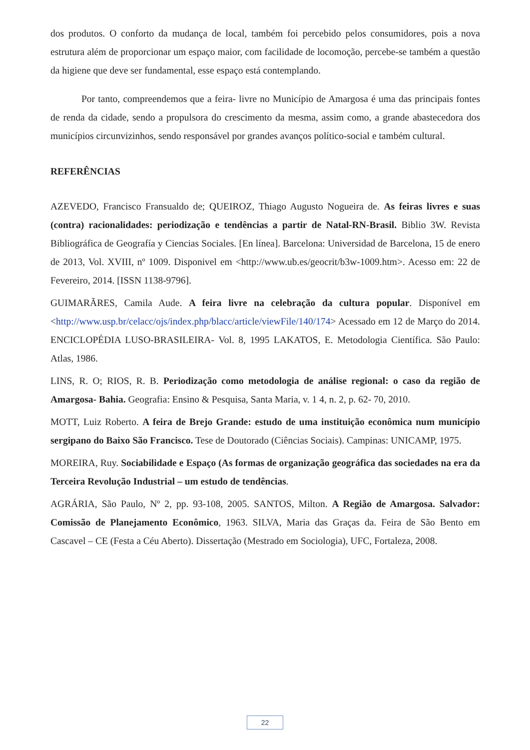dos produtos. O conforto da mudança de local, também foi percebido pelos consumidores, pois a nova estrutura além de proporcionar um espaço maior, com facilidade de locomoção, percebe-se também a questão da higiene que deve ser fundamental, esse espaço está contemplando.
Por tanto, compreendemos que a feira- livre no Município de Amargosa é uma das principais fontes de renda da cidade, sendo a propulsora do crescimento da mesma, assim como, a grande abastecedora dos municípios circunvizinhos, sendo responsável por grandes avanços político-social e também cultural.
REFERÊNCIAS
AZEVEDO, Francisco Fransualdo de; QUEIROZ, Thiago Augusto Nogueira de. As feiras livres e suas (contra) racionalidades: periodização e tendências a partir de Natal-RN-Brasil. Biblio 3W. Revista Bibliográfica de Geografía y Ciencias Sociales. [En línea]. Barcelona: Universidad de Barcelona, 15 de enero de 2013, Vol. XVIII, nº 1009. Disponivel em <http://www.ub.es/geocrit/b3w-1009.htm>. Acesso em: 22 de Fevereiro, 2014. [ISSN 1138-9796].
GUIMARÃRES, Camila Aude. A feira livre na celebração da cultura popular. Disponível em <http://www.usp.br/celacc/ojs/index.php/blacc/article/viewFile/140/174> Acessado em 12 de Março do 2014. ENCICLOPÉDIA LUSO-BRASILEIRA- Vol. 8, 1995 LAKATOS, E. Metodologia Científica. São Paulo: Atlas, 1986.
LINS, R. O; RIOS, R. B. Periodização como metodologia de análise regional: o caso da região de Amargosa- Bahia. Geografia: Ensino & Pesquisa, Santa Maria, v. 1 4, n. 2, p. 62- 70, 2010.
MOTT, Luiz Roberto. A feira de Brejo Grande: estudo de uma instituição econômica num município sergipano do Baixo São Francisco. Tese de Doutorado (Ciências Sociais). Campinas: UNICAMP, 1975.
MOREIRA, Ruy. Sociabilidade e Espaço (As formas de organização geográfica das sociedades na era da Terceira Revolução Industrial – um estudo de tendências.
AGRÁRIA, São Paulo, Nº 2, pp. 93-108, 2005. SANTOS, Milton. A Região de Amargosa. Salvador: Comissão de Planejamento Econômico, 1963. SILVA, Maria das Graças da. Feira de São Bento em Cascavel – CE (Festa a Céu Aberto). Dissertação (Mestrado em Sociologia), UFC, Fortaleza, 2008.
22